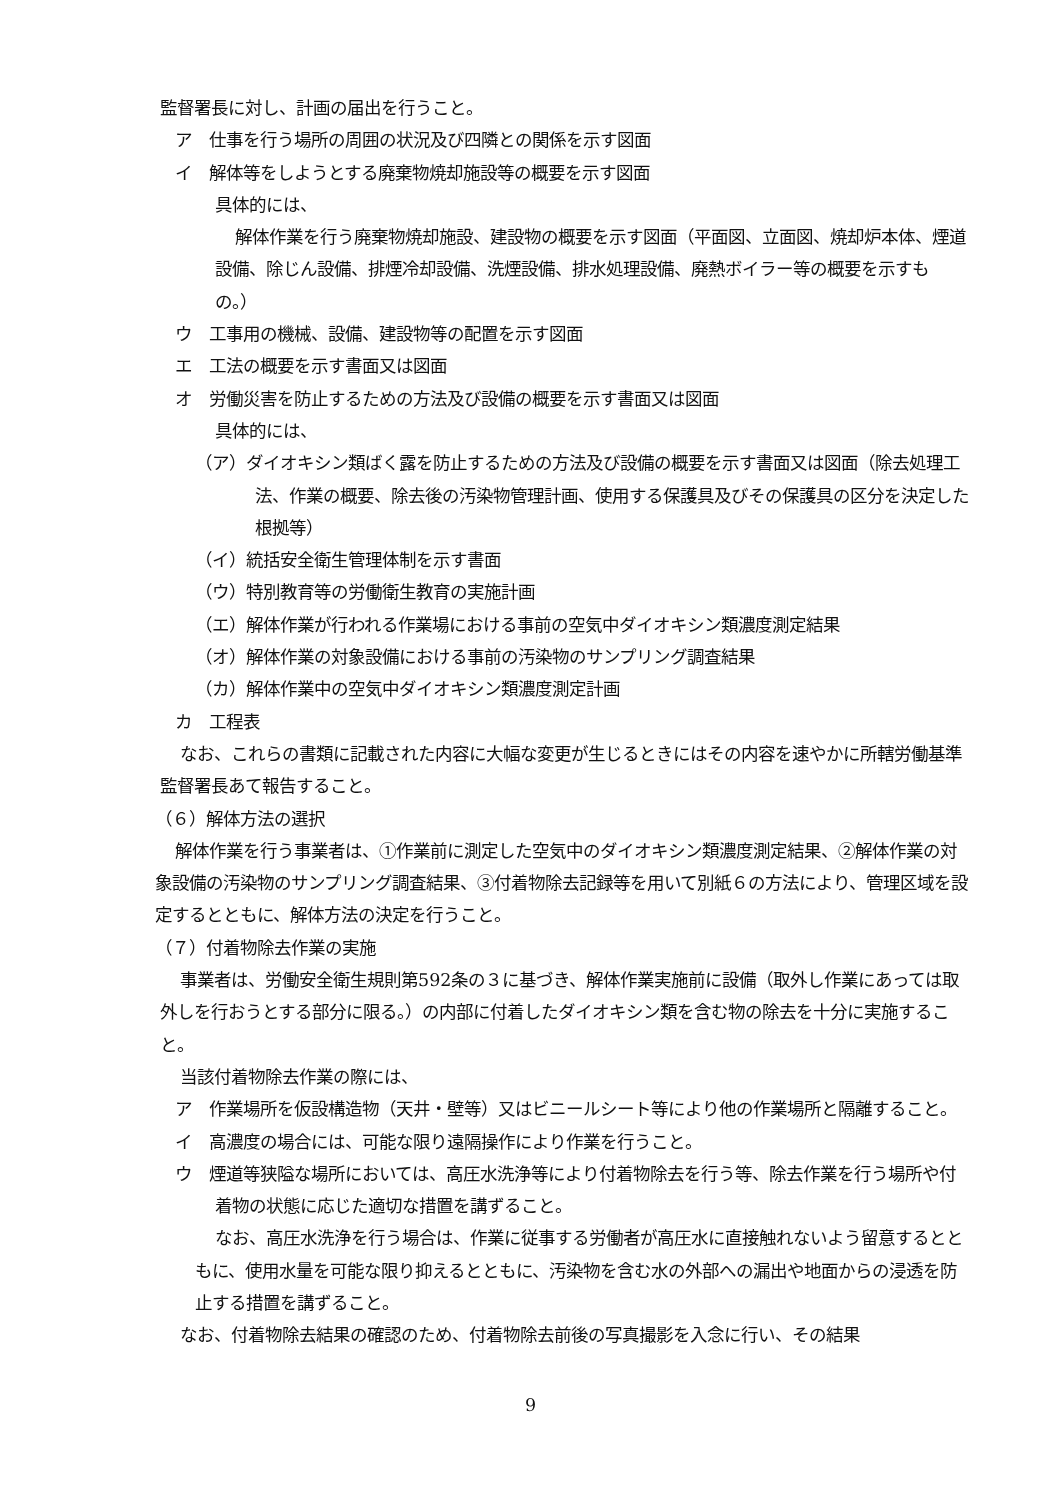監督署長に対し、計画の届出を行うこと。
ア　仕事を行う場所の周囲の状況及び四隣との関係を示す図面
イ　解体等をしようとする廃棄物焼却施設等の概要を示す図面
具体的には、
解体作業を行う廃棄物焼却施設、建設物の概要を示す図面（平面図、立面図、焼却炉本体、煙道設備、除じん設備、排煙冷却設備、洗煙設備、排水処理設備、廃熱ボイラー等の概要を示すもの。）
ウ　工事用の機械、設備、建設物等の配置を示す図面
エ　工法の概要を示す書面又は図面
オ　労働災害を防止するための方法及び設備の概要を示す書面又は図面
具体的には、
（ア）ダイオキシン類ばく露を防止するための方法及び設備の概要を示す書面又は図面（除去処理工法、作業の概要、除去後の汚染物管理計画、使用する保護具及びその保護具の区分を決定した根拠等）
（イ）統括安全衛生管理体制を示す書面
（ウ）特別教育等の労働衛生教育の実施計画
（エ）解体作業が行われる作業場における事前の空気中ダイオキシン類濃度測定結果
（オ）解体作業の対象設備における事前の汚染物のサンプリング調査結果
（カ）解体作業中の空気中ダイオキシン類濃度測定計画
カ　工程表
なお、これらの書類に記載された内容に大幅な変更が生じるときにはその内容を速やかに所轄労働基準監督署長あて報告すること。
（６）解体方法の選択
解体作業を行う事業者は、①作業前に測定した空気中のダイオキシン類濃度測定結果、②解体作業の対象設備の汚染物のサンプリング調査結果、③付着物除去記録等を用いて別紙６の方法により、管理区域を設定するとともに、解体方法の決定を行うこと。
（７）付着物除去作業の実施
事業者は、労働安全衛生規則第592条の３に基づき、解体作業実施前に設備（取外し作業にあっては取外しを行おうとする部分に限る。）の内部に付着したダイオキシン類を含む物の除去を十分に実施すること。
当該付着物除去作業の際には、
ア　作業場所を仮設構造物（天井・壁等）又はビニールシート等により他の作業場所と隔離すること。
イ　高濃度の場合には、可能な限り遠隔操作により作業を行うこと。
ウ　煙道等狭隘な場所においては、高圧水洗浄等により付着物除去を行う等、除去作業を行う場所や付着物の状態に応じた適切な措置を講ずること。
なお、高圧水洗浄を行う場合は、作業に従事する労働者が高圧水に直接触れないよう留意するとともに、使用水量を可能な限り抑えるとともに、汚染物を含む水の外部への漏出や地面からの浸透を防止する措置を講ずること。
なお、付着物除去結果の確認のため、付着物除去前後の写真撮影を入念に行い、その結果
9